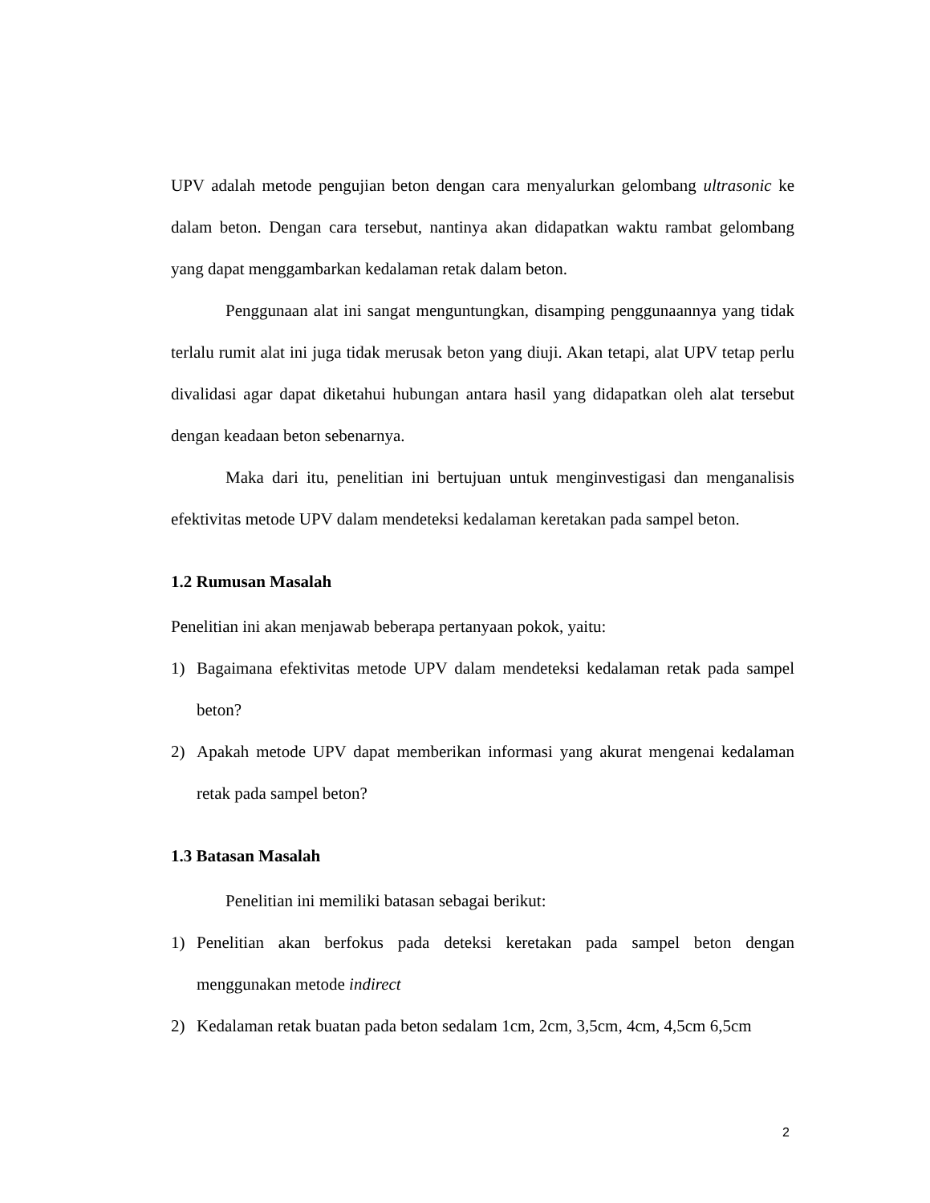UPV adalah metode pengujian beton dengan cara menyalurkan gelombang ultrasonic ke dalam beton. Dengan cara tersebut, nantinya akan didapatkan waktu rambat gelombang yang dapat menggambarkan kedalaman retak dalam beton.
Penggunaan alat ini sangat menguntungkan, disamping penggunaannya yang tidak terlalu rumit alat ini juga tidak merusak beton yang diuji. Akan tetapi, alat UPV tetap perlu divalidasi agar dapat diketahui hubungan antara hasil yang didapatkan oleh alat tersebut dengan keadaan beton sebenarnya.
Maka dari itu, penelitian ini bertujuan untuk menginvestigasi dan menganalisis efektivitas metode UPV dalam mendeteksi kedalaman keretakan pada sampel beton.
1.2 Rumusan Masalah
Penelitian ini akan menjawab beberapa pertanyaan pokok, yaitu:
1) Bagaimana efektivitas metode UPV dalam mendeteksi kedalaman retak pada sampel beton?
2) Apakah metode UPV dapat memberikan informasi yang akurat mengenai kedalaman retak pada sampel beton?
1.3 Batasan Masalah
Penelitian ini memiliki batasan sebagai berikut:
1) Penelitian akan berfokus pada deteksi keretakan pada sampel beton dengan menggunakan metode indirect
2) Kedalaman retak buatan pada beton sedalam 1cm, 2cm, 3,5cm, 4cm, 4,5cm 6,5cm
2